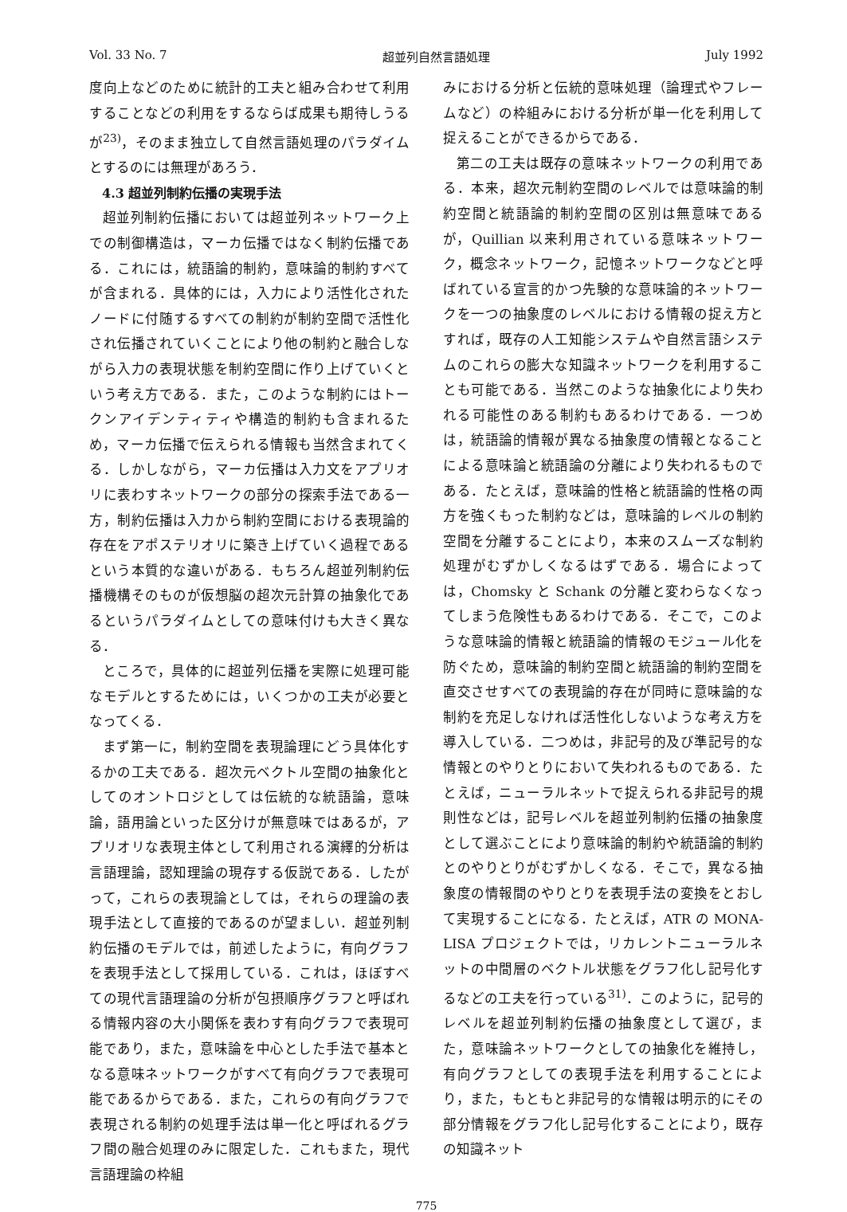Vol. 33 No. 7 超並列自然言語処理 July 1992
度向上などのために統計的工夫と組み合わせて利用することなどの利用をするならば成果も期待しうるが<sup>23)</sup>，そのまま独立して自然言語処理のパラダイムとするのには無理があろう．
4.3 超並列制約伝播の実現手法
超並列制約伝播においては超並列ネットワーク上での制御構造は，マーカ伝播ではなく制約伝播である．これには，統語論的制約，意味論的制約すべてが含まれる．具体的には，入力により活性化されたノードに付随するすべての制約が制約空間で活性化され伝播されていくことにより他の制約と融合しながら入力の表現状態を制約空間に作り上げていくという考え方である．また，このような制約にはトークンアイデンティティや構造的制約も含まれるため，マーカ伝播で伝えられる情報も当然含まれてくる．しかしながら，マーカ伝播は入力文をアプリオリに表わすネットワークの部分の探索手法である一方，制約伝播は入力から制約空間における表現論的存在をアポステリオリに築き上げていく過程であるという本質的な違いがある．もちろん超並列制約伝播機構そのものが仮想脳の超次元計算の抽象化であるというパラダイムとしての意味付けも大きく異なる．
ところで，具体的に超並列伝播を実際に処理可能なモデルとするためには，いくつかの工夫が必要となってくる．
まず第一に，制約空間を表現論理にどう具体化するかの工夫である．超次元ベクトル空間の抽象化としてのオントロジとしては伝統的な統語論，意味論，語用論といった区分けが無意味ではあるが，アプリオリな表現主体として利用される演繹的分析は言語理論，認知理論の現存する仮説である．したがって，これらの表現論としては，それらの理論の表現手法として直接的であるのが望ましい．超並列制約伝播のモデルでは，前述したように，有向グラフを表現手法として採用している．これは，ほぼすべての現代言語理論の分析が包摂順序グラフと呼ばれる情報内容の大小関係を表わす有向グラフで表現可能であり，また，意味論を中心とした手法で基本となる意味ネットワークがすべて有向グラフで表現可能であるからである．また，これらの有向グラフで表現される制約の処理手法は単一化と呼ばれるグラフ間の融合処理のみに限定した．これもまた，現代言語理論の枠組
みにおける分析と伝統的意味処理（論理式やフレームなど）の枠組みにおける分析が単一化を利用して捉えることができるからである．
第二の工夫は既存の意味ネットワークの利用である．本来，超次元制約空間のレベルでは意味論的制約空間と統語論的制約空間の区別は無意味であるが，Quillian 以来利用されている意味ネットワーク，概念ネットワーク，記憶ネットワークなどと呼ばれている宣言的かつ先験的な意味論的ネットワークを一つの抽象度のレベルにおける情報の捉え方とすれば，既存の人工知能システムや自然言語システムのこれらの膨大な知識ネットワークを利用することも可能である．当然このような抽象化により失われる可能性のある制約もあるわけである．一つめは，統語論的情報が異なる抽象度の情報となることによる意味論と統語論の分離により失われるものである．たとえば，意味論的性格と統語論的性格の両方を強くもった制約などは，意味論的レベルの制約空間を分離することにより，本来のスムーズな制約処理がむずかしくなるはずである．場合によっては，Chomsky と Schank の分離と変わらなくなってしまう危険性もあるわけである．そこで，このような意味論的情報と統語論的情報のモジュール化を防ぐため，意味論的制約空間と統語論的制約空間を直交させすべての表現論的存在が同時に意味論的な制約を充足しなければ活性化しないような考え方を導入している．二つめは，非記号的及び準記号的な情報とのやりとりにおいて失われるものである．たとえば，ニューラルネットで捉えられる非記号的規則性などは，記号レベルを超並列制約伝播の抽象度として選ぶことにより意味論的制約や統語論的制約とのやりとりがむずかしくなる．そこで，異なる抽象度の情報間のやりとりを表現手法の変換をとおして実現することになる．たとえば，ATR の MONA-LISA プロジェクトでは，リカレントニューラルネットの中間層のベクトル状態をグラフ化し記号化するなどの工夫を行っている<sup>31)</sup>．このように，記号的レベルを超並列制約伝播の抽象度として選び，また，意味論ネットワークとしての抽象化を維持し，有向グラフとしての表現手法を利用することにより，また，もともと非記号的な情報は明示的にその部分情報をグラフ化し記号化することにより，既存の知識ネット
775